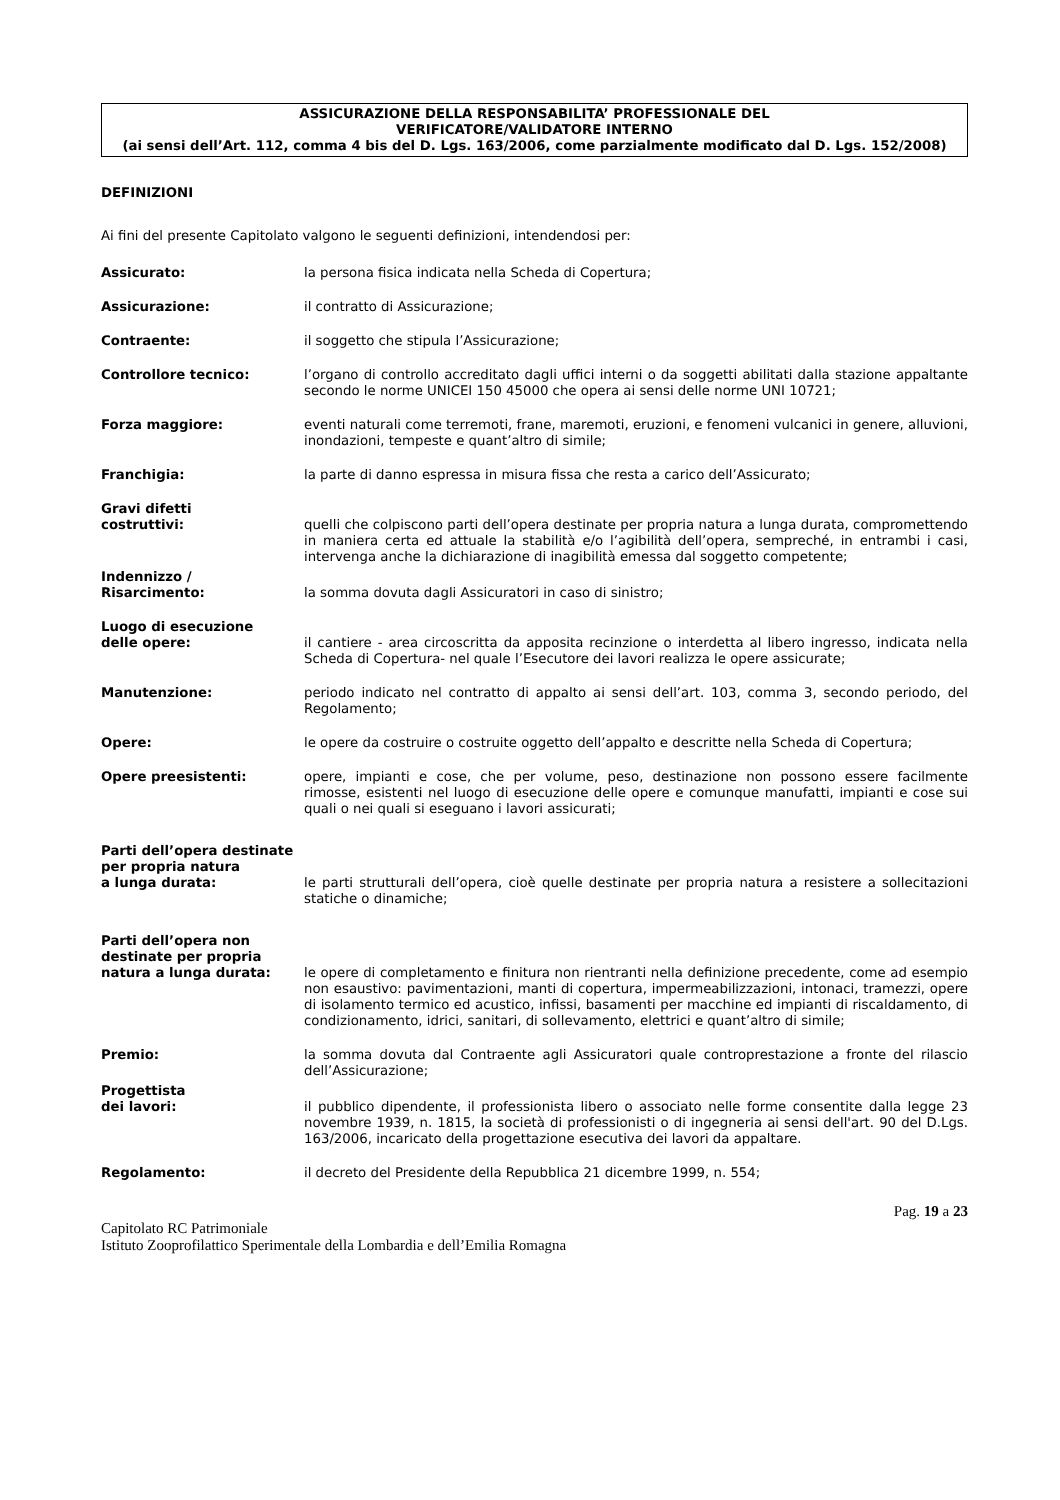ASSICURAZIONE DELLA RESPONSABILITA’ PROFESSIONALE DEL
VERIFICATORE/VALIDATORE INTERNO
(ai sensi dell’Art. 112, comma 4 bis del D. Lgs. 163/2006, come parzialmente modificato dal D. Lgs. 152/2008)
DEFINIZIONI
Ai fini del presente Capitolato valgono le seguenti definizioni, intendendosi per:
Assicurato: la persona fisica indicata nella Scheda di Copertura;
Assicurazione: il contratto di Assicurazione;
Contraente: il soggetto che stipula l’Assicurazione;
Controllore tecnico: l’organo di controllo accreditato dagli uffici interni o da soggetti abilitati dalla stazione appaltante secondo le norme UNICEI 150 45000 che opera ai sensi delle norme UNI 10721;
Forza maggiore: eventi naturali come terremoti, frane, maremoti, eruzioni, e fenomeni vulcanici in genere, alluvioni, inondazioni, tempeste e quant’altro di simile;
Franchigia: la parte di danno espressa in misura fissa che resta a carico dell’Assicurato;
Gravi difetti
costruttivi:
quelli che colpiscono parti dell’opera destinate per propria natura a lunga durata, compromettendo in maniera certa ed attuale la stabilità e/o l’agibilità dell’opera, sempreché, in entrambi i casi, intervenga anche la dichiarazione di inagibilità emessa dal soggetto competente;
Indennizzo /
Risarcimento:
la somma dovuta dagli Assicuratori in caso di sinistro;
Luogo di esecuzione
delle opere:
il cantiere - area circoscritta da apposita recinzione o interdetta al libero ingresso, indicata nella Scheda di Copertura- nel quale l’Esecutore dei lavori realizza le opere assicurate;
Manutenzione: periodo indicato nel contratto di appalto ai sensi dell’art. 103, comma 3, secondo periodo, del Regolamento;
Opere: le opere da costruire o costruite oggetto dell’appalto e descritte nella Scheda di Copertura;
Opere preesistenti: opere, impianti e cose, che per volume, peso, destinazione non possono essere facilmente rimosse, esistenti nel luogo di esecuzione delle opere e comunque manufatti, impianti e cose sui quali o nei quali si eseguano i lavori assicurati;
Parti dell’opera destinate
per propria natura
a lunga durata:
le parti strutturali dell’opera, cioè quelle destinate per propria natura a resistere a sollecitazioni statiche o dinamiche;
Parti dell’opera non
destinate per propria
natura a lunga durata:
le opere di completamento e finitura non rientranti nella definizione precedente, come ad esempio non esaustivo: pavimentazioni, manti di copertura, impermeabilizzazioni, intonaci, tramezzi, opere di isolamento termico ed acustico, infissi, basamenti per macchine ed impianti di riscaldamento, di condizionamento, idrici, sanitari, di sollevamento, elettrici e quant’altro di simile;
Premio: la somma dovuta dal Contraente agli Assicuratori quale controprestazione a fronte del rilascio dell’Assicurazione;
Progettista
dei lavori:
il pubblico dipendente, il professionista libero o associato nelle forme consentite dalla legge 23 novembre 1939, n. 1815, la società di professionisti o di ingegneria ai sensi dell'art. 90 del D.Lgs. 163/2006, incaricato della progettazione esecutiva dei lavori da appaltare.
Regolamento: il decreto del Presidente della Repubblica 21 dicembre 1999, n. 554;
Pag. 19 a 23
Capitolato RC Patrimoniale
Istituto Zooprofilattico Sperimentale della Lombardia e dell’Emilia Romagna